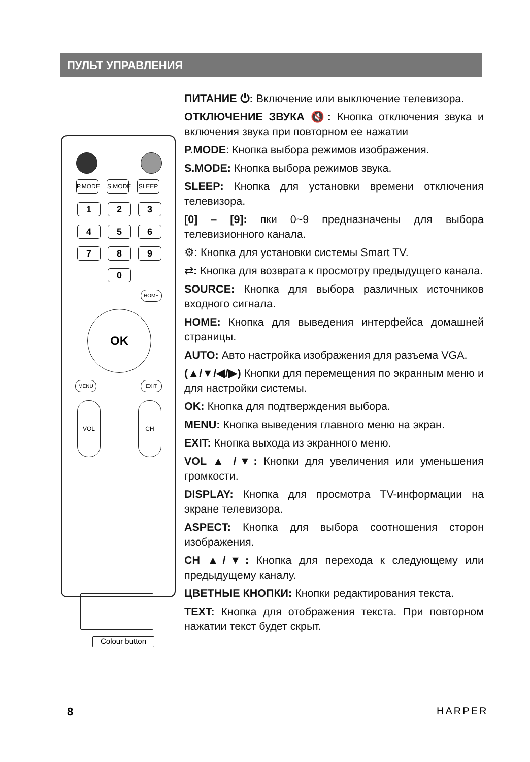ПУЛЬТ УПРАВЛЕНИЯ
P.MODE
S.MODE
SLEEP
1 2 3
4 5 6
7 8 9
0
HOME
OK
MENU EXIT
VOL CH
Colour button
ПИТАНИЕ ⏻: Включение или выключение телевизора.
ОТКЛЮЧЕНИЕ ЗВУКА 🔇: Кнопка отключения звука и включения звука при повторном ее нажатии
P.MODE: Кнопка выбора режимов изображения.
S.MODE: Кнопка выбора режимов звука.
SLEEP: Кнопка для установки времени отключения телевизора.
[0] – [9]: пки 0~9 предназначены для выбора телевизионного канала.
⚙: Кнопка для установки системы Smart TV.
⇄: Кнопка для возврата к просмотру предыдущего канала.
SOURCE: Кнопка для выбора различных источников входного сигнала.
HOME: Кнопка для выведения интерфейса домашней страницы.
AUTO: Авто настройка изображения для разъема VGA.
(▲/▼/◀/▶) Кнопки для перемещения по экранным меню и для настройки системы.
OK: Кнопка для подтверждения выбора.
MENU: Кнопка выведения главного меню на экран.
EXIT: Кнопка выхода из экранного меню.
VOL ▲ /▼: Кнопки для увеличения или уменьшения громкости.
DISPLAY: Кнопка для просмотра TV-информации на экране телевизора.
ASPECT: Кнопка для выбора соотношения сторон изображения.
CH ▲/▼: Кнопка для перехода к следующему или предыдущему каналу.
ЦВЕТНЫЕ КНОПКИ: Кнопки редактирования текста.
TEXT: Кнопка для отображения текста. При повторном нажатии текст будет скрыт.
8 HARPER